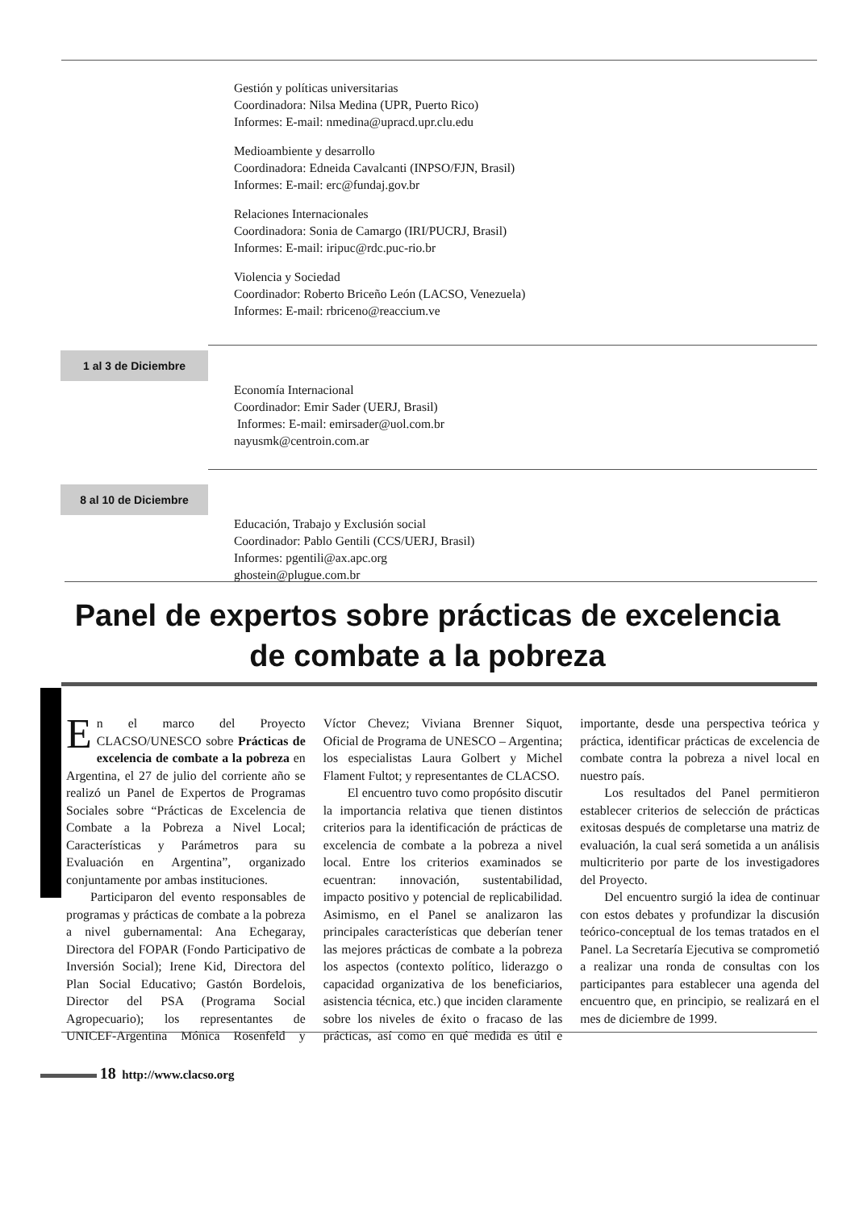Gestión y políticas universitarias
Coordinadora: Nilsa Medina (UPR, Puerto Rico)
Informes: E-mail: nmedina@upracd.upr.clu.edu
Medioambiente y desarrollo
Coordinadora: Edneida Cavalcanti (INPSO/FJN, Brasil)
Informes: E-mail: erc@fundaj.gov.br
Relaciones Internacionales
Coordinadora: Sonia de Camargo (IRI/PUCRJ, Brasil)
Informes: E-mail: iripuc@rdc.puc-rio.br
Violencia y Sociedad
Coordinador: Roberto Briceño León (LACSO, Venezuela)
Informes: E-mail: rbriceno@reaccium.ve
1 al 3 de Diciembre
Economía Internacional
Coordinador: Emir Sader (UERJ, Brasil)
Informes: E-mail: emirsader@uol.com.br
nayusmk@centroin.com.ar
8 al 10 de Diciembre
Educación, Trabajo y Exclusión social
Coordinador: Pablo Gentili (CCS/UERJ, Brasil)
Informes: pgentili@ax.apc.org
ghostein@plugue.com.br
Panel de expertos sobre prácticas de excelencia
de combate a la pobreza
En el marco del Proyecto CLACSO/UNESCO sobre Prácticas de excelencia de combate a la pobreza en Argentina, el 27 de julio del corriente año se realizó un Panel de Expertos de Programas Sociales sobre “Prácticas de Excelencia de Combate a la Pobreza a Nivel Local; Características y Parámetros para su Evaluación en Argentina”, organizado conjuntamente por ambas instituciones.
Participaron del evento responsables de programas y prácticas de combate a la pobreza a nivel gubernamental: Ana Echegaray, Directora del FOPAR (Fondo Participativo de Inversión Social); Irene Kid, Directora del Plan Social Educativo; Gastón Bordelois, Director del PSA (Programa Social Agropecuario); los representantes de UNICEF-Argentina Mónica Rosenfeld y Víctor Chevez; Viviana Brenner Siquot, Oficial de Programa de UNESCO – Argentina; los especialistas Laura Golbert y Michel Flament Fultot; y representantes de CLACSO.
El encuentro tuvo como propósito discutir la importancia relativa que tienen distintos criterios para la identificación de prácticas de excelencia de combate a la pobreza a nivel local. Entre los criterios examinados se ecuentran: innovación, sustentabilidad, impacto positivo y potencial de replicabilidad. Asimismo, en el Panel se analizaron las principales características que deberían tener las mejores prácticas de combate a la pobreza los aspectos (contexto político, liderazgo o capacidad organizativa de los beneficiarios, asistencia técnica, etc.) que inciden claramente sobre los niveles de éxito o fracaso de las prácticas, así como en qué medida es útil e importante, desde una perspectiva teórica y práctica, identificar prácticas de excelencia de combate contra la pobreza a nivel local en nuestro país.
Los resultados del Panel permitieron establecer criterios de selección de prácticas exitosas después de completarse una matriz de evaluación, la cual será sometida a un análisis multicriterio por parte de los investigadores del Proyecto.
Del encuentro surgió la idea de continuar con estos debates y profundizar la discusión teórico-conceptual de los temas tratados en el Panel. La Secretaría Ejecutiva se comprometió a realizar una ronda de consultas con los participantes para establecer una agenda del encuentro que, en principio, se realizará en el mes de diciembre de 1999.
18 http://www.clacso.org